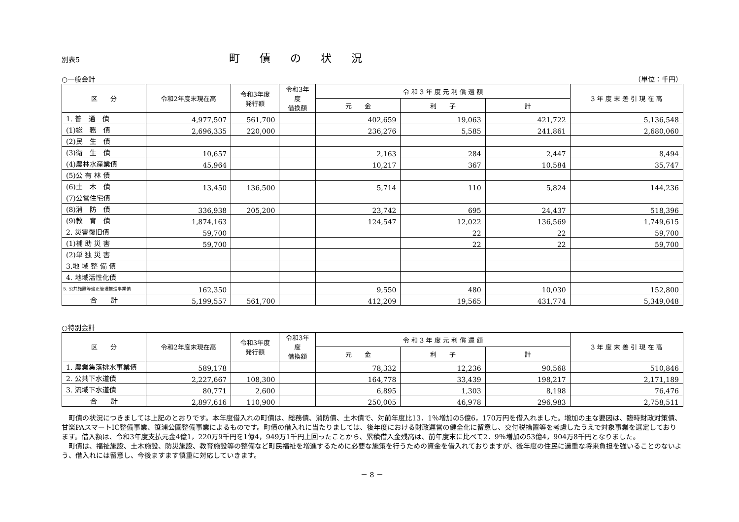別表5
町債の状況
○一般会計 （単位：千円）
| 区 分 | 令和2年度末現在高 | 令和3年度 発行額 | 令和3年度 借換額 | 令 和 3 年 度 元 利 償 還 額 | | | 3 年 度 末 差 引 現 在 高 |
| --- | --- | --- | --- | --- | --- | --- | --- |
| | | | | 元 金 | 利 子 | 計 | |
| 1. 普 通 債 | 4,977,507 | 561,700 | | 402,659 | 19,063 | 421,722 | 5,136,548 |
| (1)総 務 債 | 2,696,335 | 220,000 | | 236,276 | 5,585 | 241,861 | 2,680,060 |
| (2)民 生 債 | | | | | | | |
| (3)衛 生 債 | 10,657 | | | 2,163 | 284 | 2,447 | 8,494 |
| (4)農林水産業債 | 45,964 | | | 10,217 | 367 | 10,584 | 35,747 |
| (5)公 有 林 債 | | | | | | | |
| (6)土 木 債 | 13,450 | 136,500 | | 5,714 | 110 | 5,824 | 144,236 |
| (7)公営住宅債 | | | | | | | |
| (8)消 防 債 | 336,938 | 205,200 | | 23,742 | 695 | 24,437 | 518,396 |
| (9)教 育 債 | 1,874,163 | | | 124,547 | 12,022 | 136,569 | 1,749,615 |
| 2. 災害復旧債 | 59,700 | | | | 22 | 22 | 59,700 |
| (1)補 助 災 害 | 59,700 | | | | 22 | 22 | 59,700 |
| (2)単 独 災 害 | | | | | | | |
| 3.地 域 整 備 債 | | | | | | | |
| 4. 地域活性化債 | | | | | | | |
| 5. 公共施設等適正管理推進事業債 | 162,350 | | | 9,550 | 480 | 10,030 | 152,800 |
| 合 計 | 5,199,557 | 561,700 | | 412,209 | 19,565 | 431,774 | 5,349,048 |
○特別会計
| 区 分 | 令和2年度末現在高 | 令和3年度 発行額 | 令和3年度 借換額 | 令 和 3 年 度 元 利 償 還 額 | | | 3 年 度 末 差 引 現 在 高 |
| --- | --- | --- | --- | --- | --- | --- | --- |
| | | | | 元 金 | 利 子 | 計 | |
| 1. 農業集落排水事業債 | 589,178 | | | 78,332 | 12,236 | 90,568 | 510,846 |
| 2. 公共下水道債 | 2,227,667 | 108,300 | | 164,778 | 33,439 | 198,217 | 2,171,189 |
| 3. 流域下水道債 | 80,771 | 2,600 | | 6,895 | 1,303 | 8,198 | 76,476 |
| 合 計 | 2,897,616 | 110,900 | | 250,005 | 46,978 | 296,983 | 2,758,511 |
　町債の状況につきましては上記のとおりです。本年度借入れの町債は、総務債、消防債、土木債で、対前年度比13．1％増加の5億6，170万円を借入れました。増加の主な要因は、臨時財政対策債、甘楽PAスマートIC整備事業、笹浦公園整備事業によるものです。町債の借入れに当たりましては、後年度における財政運営の健全化に留意し、交付税措置等を考慮したうえで対象事業を選定しております。借入額は、令和3年度支払元金4億1，220万9千円を1億4，949万1千円上回ったことから、累積借入金残高は、前年度末に比べて2．9％増加の53億4，904万8千円となりました。
　町債は、福祉施設、土木施設、防災施設、教育施設等の整備など町民福祉を増進するために必要な施策を行うための資金を借入れておりますが、後年度の住民に過重な将来負担を強いることのないよう、借入れには留意し、今後ますます慎重に対応していきます。
－ 8 －